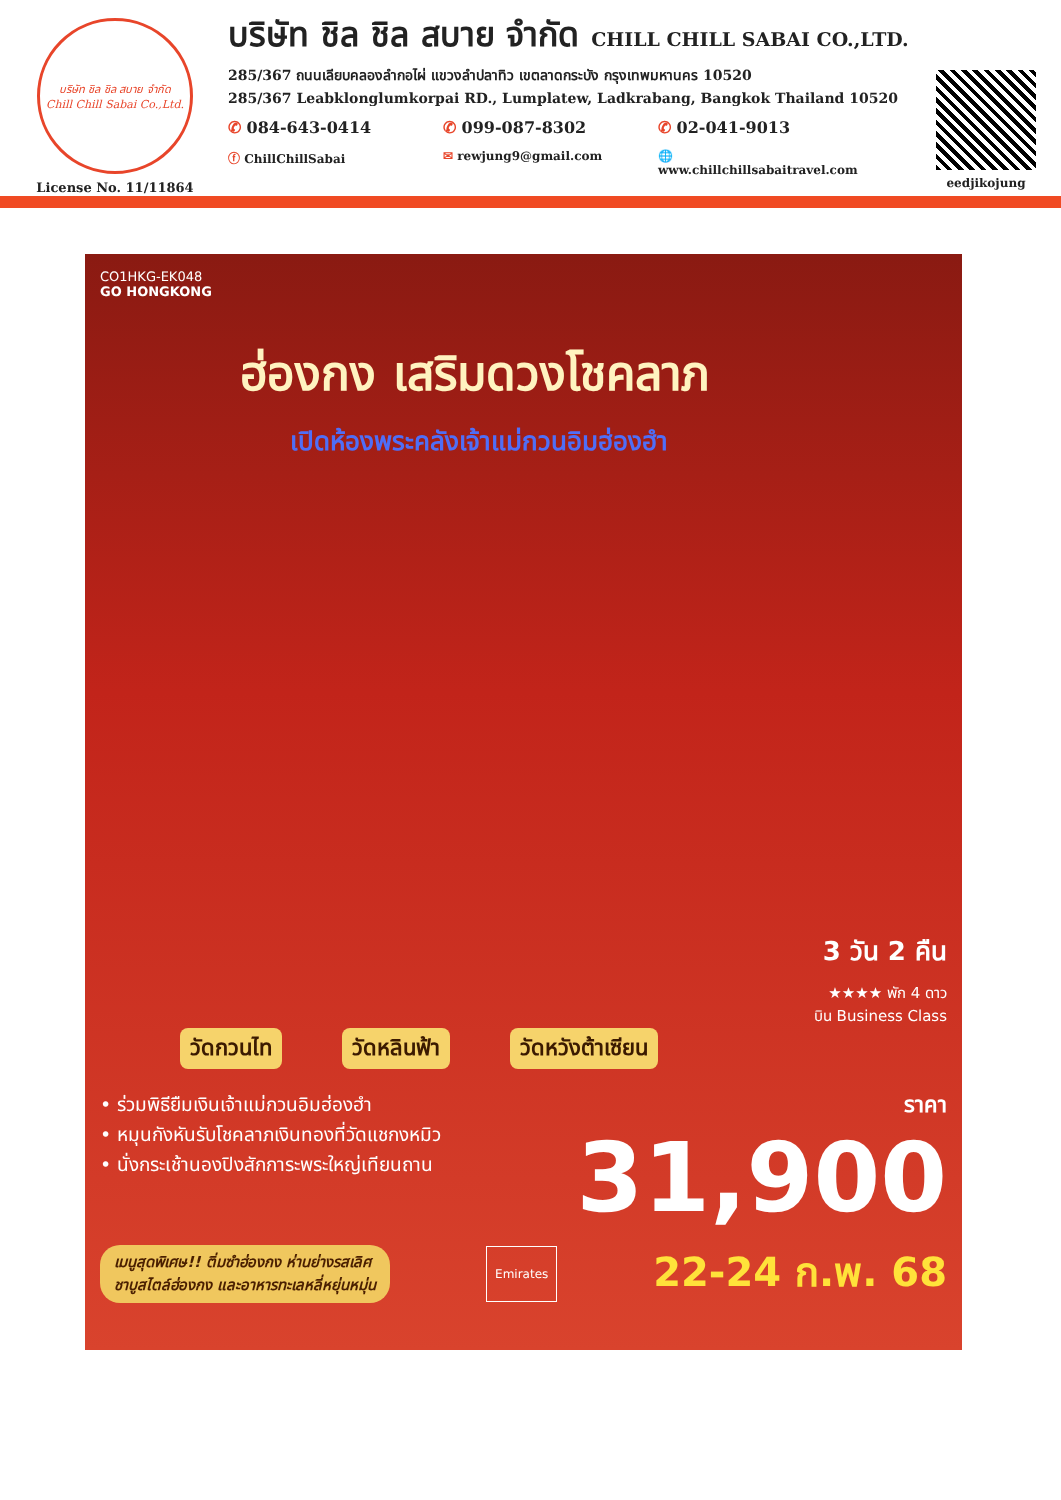บริษัท ชิล ชิล สบาย จำกัด
Chill Chill Sabai Co.,Ltd.
License No. 11/11864
บริษัท ชิล ชิล สบาย จำกัด CHILL CHILL SABAI CO.,LTD.
285/367 ถนนเลียบคลองลำกอไผ่ แขวงลำปลาทิว เขตลาดกระบัง กรุงเทพมหานคร 10520
285/367 Leabklonglumkorpai RD., Lumplatew, Ladkrabang, Bangkok Thailand 10520
✆ 084-643-0414 ✆ 099-087-8302 ✆ 02-041-9013
ⓕ ChillChillSabai ✉ rewjung9@gmail.com 🌐 www.chillchillsabaitravel.com
eedjikojung
CO1HKG-EK048
GO HONGKONG
ฮ่องกง เสริมดวงโชคลาภ
เปิดห้องพระคลังเจ้าแม่กวนอิมฮ่องฮำ
3 วัน 2 คืน
★★★★ พัก 4 ดาว
บิน Business Class
วัดกวนไท วัดหลินฟ้า วัดหวังต้าเซียน
• ร่วมพิธียืมเงินเจ้าแม่กวนอิมฮ่องฮำ
• หมุนกังหันรับโชคลาภเงินทองที่วัดแชกงหมิว
• นั่งกระเช้านองปิงสักการะพระใหญ่เทียนถาน
ราคา
31,900
เมนูสุดพิเศษ!! ติ่มซำฮ่องกง ห่านย่างรสเลิศ
ชาบูสไตล์ฮ่องกง และอาหารทะเลหลี่หยุ่นหมุ่น
Emirates
22-24 ก.พ. 68